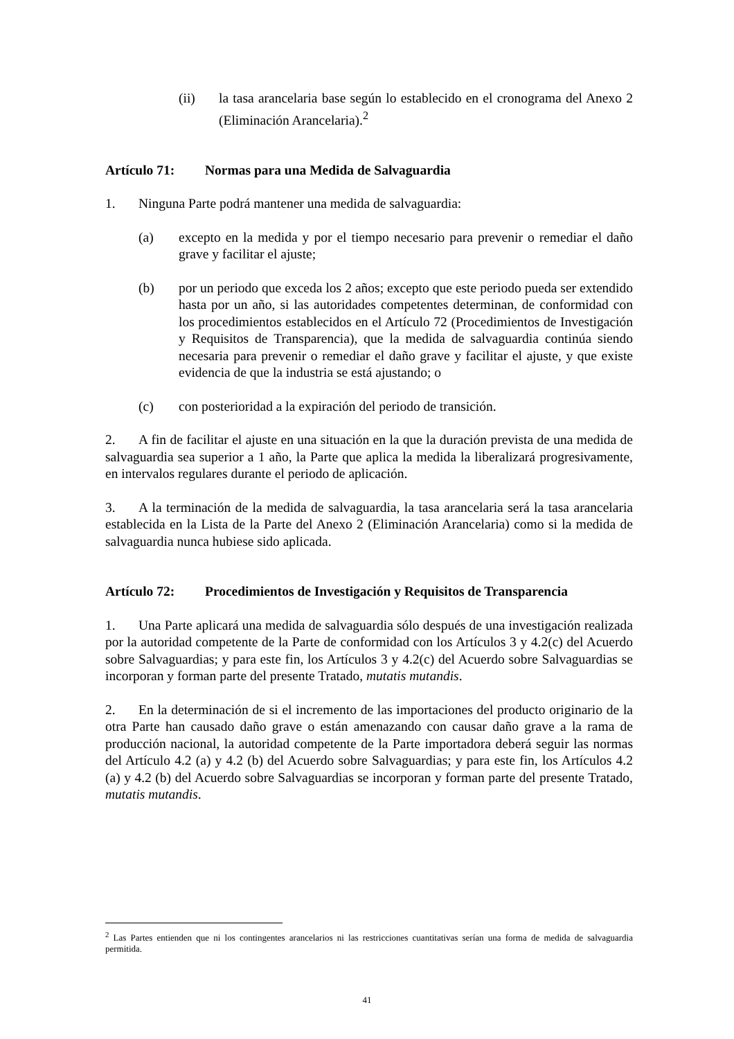(ii) la tasa arancelaria base según lo establecido en el cronograma del Anexo 2 (Eliminación Arancelaria).<sup>2</sup>
Artículo 71: Normas para una Medida de Salvaguardia
1. Ninguna Parte podrá mantener una medida de salvaguardia:
(a) excepto en la medida y por el tiempo necesario para prevenir o remediar el daño grave y facilitar el ajuste;
(b) por un periodo que exceda los 2 años; excepto que este periodo pueda ser extendido hasta por un año, si las autoridades competentes determinan, de conformidad con los procedimientos establecidos en el Artículo 72 (Procedimientos de Investigación y Requisitos de Transparencia), que la medida de salvaguardia continúa siendo necesaria para prevenir o remediar el daño grave y facilitar el ajuste, y que existe evidencia de que la industria se está ajustando; o
(c) con posterioridad a la expiración del periodo de transición.
2. A fin de facilitar el ajuste en una situación en la que la duración prevista de una medida de salvaguardia sea superior a 1 año, la Parte que aplica la medida la liberalizará progresivamente, en intervalos regulares durante el periodo de aplicación.
3. A la terminación de la medida de salvaguardia, la tasa arancelaria será la tasa arancelaria establecida en la Lista de la Parte del Anexo 2 (Eliminación Arancelaria) como si la medida de salvaguardia nunca hubiese sido aplicada.
Artículo 72: Procedimientos de Investigación y Requisitos de Transparencia
1. Una Parte aplicará una medida de salvaguardia sólo después de una investigación realizada por la autoridad competente de la Parte de conformidad con los Artículos 3 y 4.2(c) del Acuerdo sobre Salvaguardias; y para este fin, los Artículos 3 y 4.2(c) del Acuerdo sobre Salvaguardias se incorporan y forman parte del presente Tratado, mutatis mutandis.
2. En la determinación de si el incremento de las importaciones del producto originario de la otra Parte han causado daño grave o están amenazando con causar daño grave a la rama de producción nacional, la autoridad competente de la Parte importadora deberá seguir las normas del Artículo 4.2 (a) y 4.2 (b) del Acuerdo sobre Salvaguardias; y para este fin, los Artículos 4.2 (a) y 4.2 (b) del Acuerdo sobre Salvaguardias se incorporan y forman parte del presente Tratado, mutatis mutandis.
<sup>2</sup> Las Partes entienden que ni los contingentes arancelarios ni las restricciones cuantitativas serían una forma de medida de salvaguardia permitida.
41